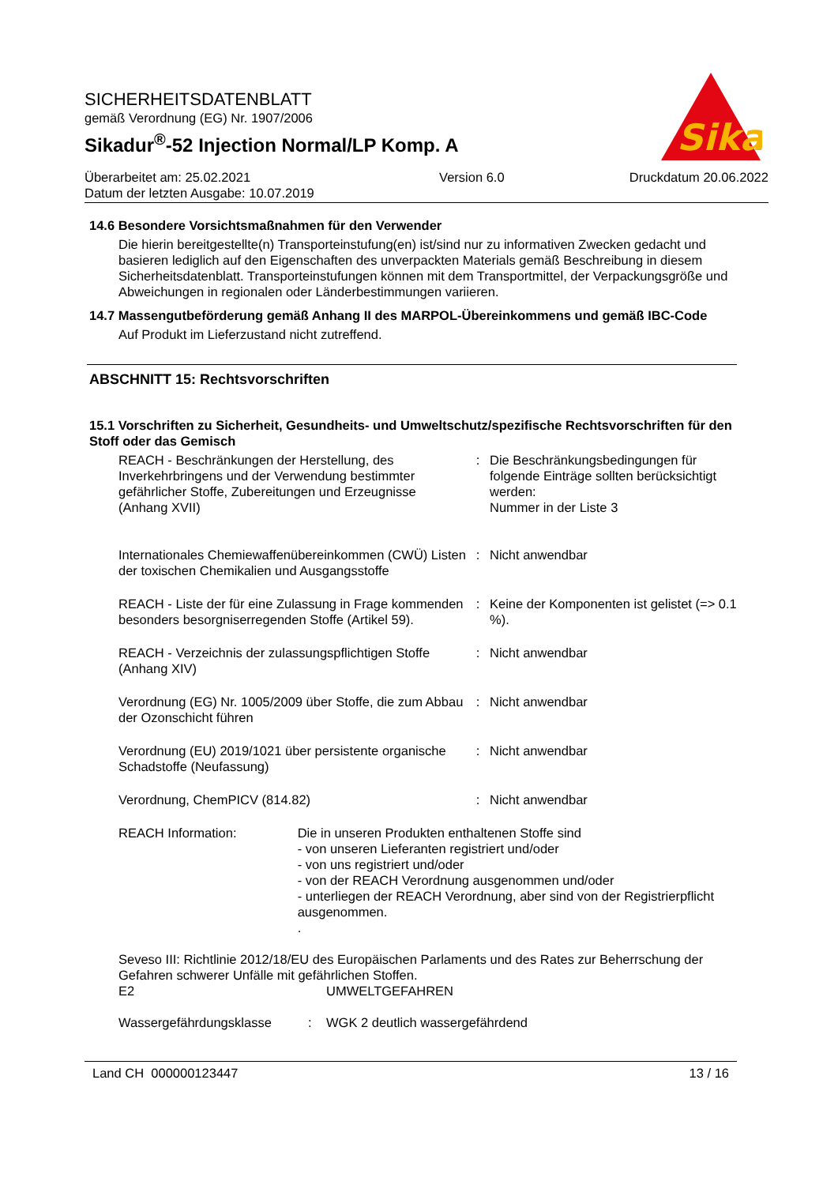SICHERHEITSDATENBLATT
gemäß Verordnung (EG) Nr. 1907/2006
Sikadur<sup>®</sup>-52 Injection Normal/LP Komp. A
Sika
Überarbeitet am: 25.02.2021
Datum der letzten Ausgabe: 10.07.2019
Version 6.0 Druckdatum 20.06.2022
14.6 Besondere Vorsichtsmaßnahmen für den Verwender
Die hierin bereitgestellte(n) Transporteinstufung(en) ist/sind nur zu informativen Zwecken gedacht und basieren lediglich auf den Eigenschaften des unverpackten Materials gemäß Beschreibung in diesem Sicherheitsdatenblatt. Transporteinstufungen können mit dem Transportmittel, der Verpackungsgröße und Abweichungen in regionalen oder Länderbestimmungen variieren.
14.7 Massengutbeförderung gemäß Anhang II des MARPOL-Übereinkommens und gemäß IBC-Code
Auf Produkt im Lieferzustand nicht zutreffend.
ABSCHNITT 15: Rechtsvorschriften
15.1 Vorschriften zu Sicherheit, Gesundheits- und Umweltschutz/spezifische Rechtsvorschriften für den Stoff oder das Gemisch
| REACH - Beschränkungen der Herstellung, des Inverkehrbringens und der Verwendung bestimmter gefährlicher Stoffe, Zubereitungen und Erzeugnisse (Anhang XVII) | : | Die Beschränkungsbedingungen für folgende Einträge sollten berücksichtigt werden: Nummer in der Liste 3 |
| Internationales Chemiewaffenübereinkommen (CWÜ) Listen der toxischen Chemikalien und Ausgangsstoffe | : | Nicht anwendbar |
| REACH - Liste der für eine Zulassung in Frage kommenden besonders besorgniserregenden Stoffe (Artikel 59). | : | Keine der Komponenten ist gelistet (=> 0.1 %). |
| REACH - Verzeichnis der zulassungspflichtigen Stoffe (Anhang XIV) | : | Nicht anwendbar |
| Verordnung (EG) Nr. 1005/2009 über Stoffe, die zum Abbau der Ozonschicht führen | : | Nicht anwendbar |
| Verordnung (EU) 2019/1021 über persistente organische Schadstoffe (Neufassung) | : | Nicht anwendbar |
| Verordnung, ChemPICV (814.82) | : | Nicht anwendbar |
REACH Information: Die in unseren Produkten enthaltenen Stoffe sind
- von unseren Lieferanten registriert und/oder
- von uns registriert und/oder
- von der REACH Verordnung ausgenommen und/oder
- unterliegen der REACH Verordnung, aber sind von der Registrierpflicht ausgenommen.
.
Seveso III: Richtlinie 2012/18/EU des Europäischen Parlaments und des Rates zur Beherrschung der Gefahren schwerer Unfälle mit gefährlichen Stoffen.
E2 UMWELTGEFAHREN
Wassergefährdungsklasse : WGK 2 deutlich wassergefährdend
Land CH 000000123447 13 / 16